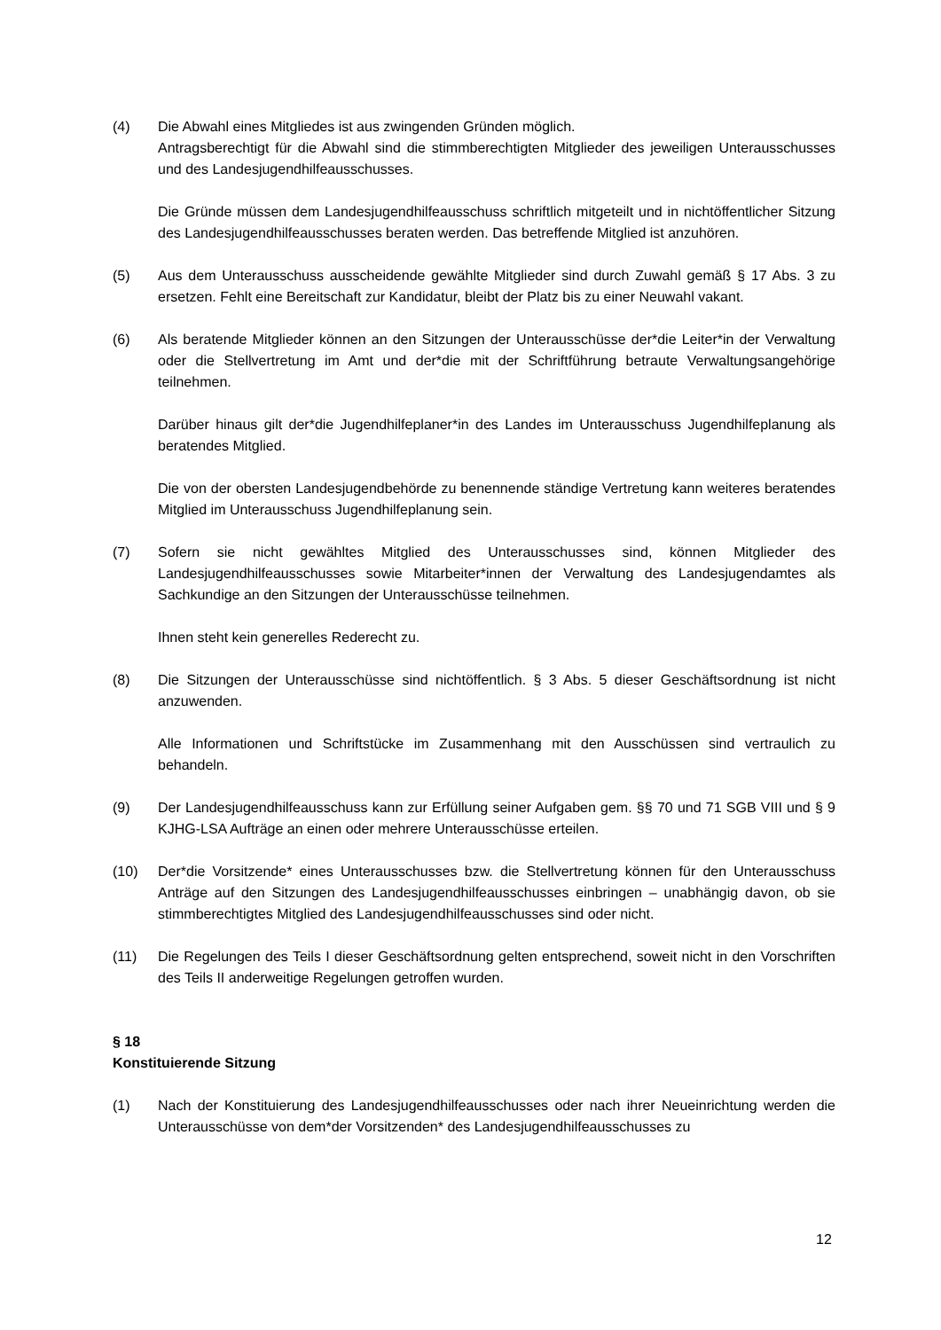(4) Die Abwahl eines Mitgliedes ist aus zwingenden Gründen möglich.
Antragsberechtigt für die Abwahl sind die stimmberechtigten Mitglieder des jeweiligen Unterausschusses und des Landesjugendhilfeausschusses.
Die Gründe müssen dem Landesjugendhilfeausschuss schriftlich mitgeteilt und in nichtöffentlicher Sitzung des Landesjugendhilfeausschusses beraten werden. Das betreffende Mitglied ist anzuhören.
(5) Aus dem Unterausschuss ausscheidende gewählte Mitglieder sind durch Zuwahl gemäß § 17 Abs. 3 zu ersetzen. Fehlt eine Bereitschaft zur Kandidatur, bleibt der Platz bis zu einer Neuwahl vakant.
(6) Als beratende Mitglieder können an den Sitzungen der Unterausschüsse der*die Leiter*in der Verwaltung oder die Stellvertretung im Amt und der*die mit der Schriftführung betraute Verwaltungsangehörige teilnehmen.
Darüber hinaus gilt der*die Jugendhilfeplaner*in des Landes im Unterausschuss Jugendhilfeplanung als beratendes Mitglied.
Die von der obersten Landesjugendbehörde zu benennende ständige Vertretung kann weiteres beratendes Mitglied im Unterausschuss Jugendhilfeplanung sein.
(7) Sofern sie nicht gewähltes Mitglied des Unterausschusses sind, können Mitglieder des Landesjugendhilfeausschusses sowie Mitarbeiter*innen der Verwaltung des Landesjugendamtes als Sachkundige an den Sitzungen der Unterausschüsse teilnehmen.
Ihnen steht kein generelles Rederecht zu.
(8) Die Sitzungen der Unterausschüsse sind nichtöffentlich. § 3 Abs. 5 dieser Geschäftsordnung ist nicht anzuwenden.
Alle Informationen und Schriftstücke im Zusammenhang mit den Ausschüssen sind vertraulich zu behandeln.
(9) Der Landesjugendhilfeausschuss kann zur Erfüllung seiner Aufgaben gem. §§ 70 und 71 SGB VIII und § 9 KJHG-LSA Aufträge an einen oder mehrere Unterausschüsse erteilen.
(10) Der*die Vorsitzende* eines Unterausschusses bzw. die Stellvertretung können für den Unterausschuss Anträge auf den Sitzungen des Landesjugendhilfeausschusses einbringen – unabhängig davon, ob sie stimmberechtigtes Mitglied des Landesjugendhilfeausschusses sind oder nicht.
(11) Die Regelungen des Teils I dieser Geschäftsordnung gelten entsprechend, soweit nicht in den Vorschriften des Teils II anderweitige Regelungen getroffen wurden.
§ 18
Konstituierende Sitzung
(1) Nach der Konstituierung des Landesjugendhilfeausschusses oder nach ihrer Neueinrichtung werden die Unterausschüsse von dem*der Vorsitzenden* des Landesjugendhilfeausschusses zu
12